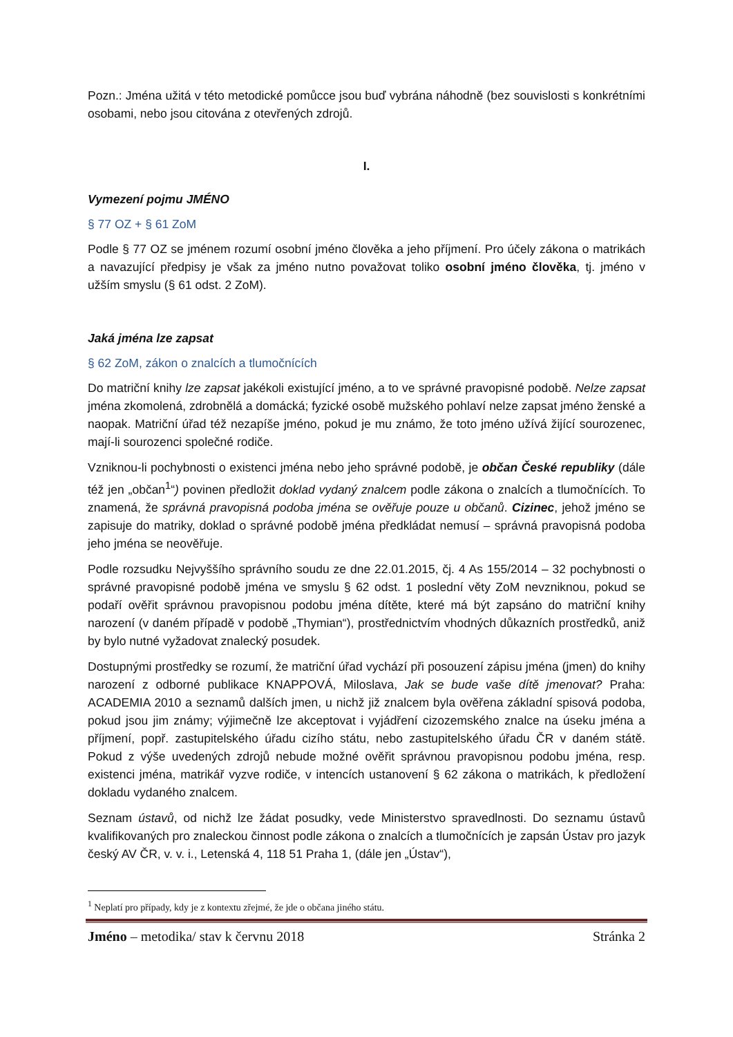Pozn.: Jména užitá v této metodické pomůcce jsou buď vybrána náhodně (bez souvislosti s konkrétními osobami, nebo jsou citována z otevřených zdrojů.
I.
Vymezení pojmu JMÉNO
§ 77 OZ + § 61 ZoM
Podle § 77 OZ se jménem rozumí osobní jméno člověka a jeho příjmení. Pro účely zákona o matrikách a navazující předpisy je však za jméno nutno považovat toliko osobní jméno člověka, tj. jméno v užším smyslu (§ 61 odst. 2 ZoM).
Jaká jména lze zapsat
§ 62 ZoM, zákon o znalcích a tlumočnících
Do matriční knihy lze zapsat jakékoli existující jméno, a to ve správné pravopisné podobě. Nelze zapsat jména zkomolená, zdrobnělá a domácká; fyzické osobě mužského pohlaví nelze zapsat jméno ženské a naopak. Matriční úřad též nezapíše jméno, pokud je mu známo, že toto jméno užívá žijící sourozenec, mají-li sourozenci společné rodiče.
Vzniknou-li pochybnosti o existenci jména nebo jeho správné podobě, je občan České republiky (dále též jen „občan<sup>1</sup>“) povinen předložit doklad vydaný znalcem podle zákona o znalcích a tlumočnících. To znamená, že správná pravopisná podoba jména se ověřuje pouze u občanů. Cizinec, jehož jméno se zapisuje do matriky, doklad o správné podobě jména předkládat nemusí – správná pravopisná podoba jeho jména se neověřuje.
Podle rozsudku Nejvyššího správního soudu ze dne 22.01.2015, čj. 4 As 155/2014 – 32 pochybnosti o správné pravopisné podobě jména ve smyslu § 62 odst. 1 poslední věty ZoM nevzniknou, pokud se podaří ověřit správnou pravopisnou podobu jména dítěte, které má být zapsáno do matriční knihy narození (v daném případě v podobě „Thymian“), prostřednictvím vhodných důkazních prostředků, aniž by bylo nutné vyžadovat znalecký posudek.
Dostupnými prostředky se rozumí, že matriční úřad vychází při posouzení zápisu jména (jmen) do knihy narození z odborné publikace KNAPPOVÁ, Miloslava, Jak se bude vaše dítě jmenovat? Praha: ACADEMIA 2010 a seznamů dalších jmen, u nichž již znalcem byla ověřena základní spisová podoba, pokud jsou jim známy; výjimečně lze akceptovat i vyjádření cizozemského znalce na úseku jména a příjmení, popř. zastupitelského úřadu cizího státu, nebo zastupitelského úřadu ČR v daném státě. Pokud z výše uvedených zdrojů nebude možné ověřit správnou pravopisnou podobu jména, resp. existenci jména, matrikář vyzve rodiče, v intencích ustanovení § 62 zákona o matrikách, k předložení dokladu vydaného znalcem.
Seznam ústavů, od nichž lze žádat posudky, vede Ministerstvo spravedlnosti. Do seznamu ústavů kvalifikovaných pro znaleckou činnost podle zákona o znalcích a tlumočnících je zapsán Ústav pro jazyk český AV ČR, v. v. i., Letenská 4, 118 51 Praha 1, (dále jen „Ústav“),
<sup>1</sup> Neplatí pro případy, kdy je z kontextu zřejmé, že jde o občana jiného státu.
Jméno – metodika/ stav k červnu 2018 Stránka 2